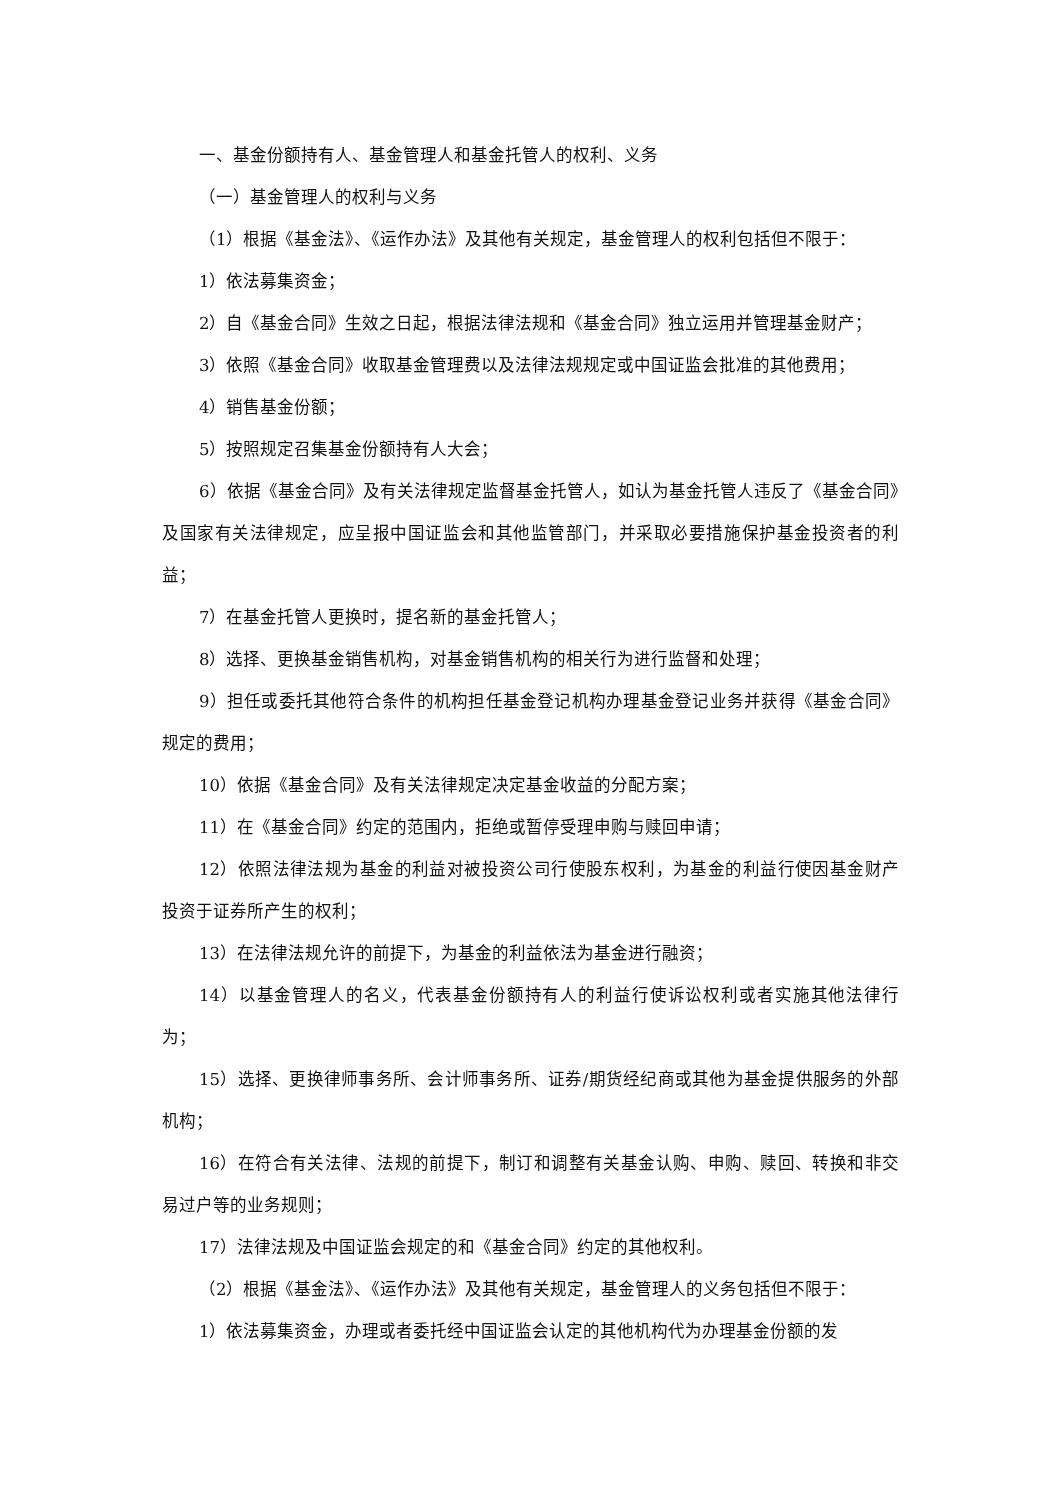一、基金份额持有人、基金管理人和基金托管人的权利、义务
（一）基金管理人的权利与义务
（1）根据《基金法》、《运作办法》及其他有关规定，基金管理人的权利包括但不限于：
1）依法募集资金；
2）自《基金合同》生效之日起，根据法律法规和《基金合同》独立运用并管理基金财产；
3）依照《基金合同》收取基金管理费以及法律法规规定或中国证监会批准的其他费用；
4）销售基金份额；
5）按照规定召集基金份额持有人大会；
6）依据《基金合同》及有关法律规定监督基金托管人，如认为基金托管人违反了《基金合同》及国家有关法律规定，应呈报中国证监会和其他监管部门，并采取必要措施保护基金投资者的利益；
7）在基金托管人更换时，提名新的基金托管人；
8）选择、更换基金销售机构，对基金销售机构的相关行为进行监督和处理；
9）担任或委托其他符合条件的机构担任基金登记机构办理基金登记业务并获得《基金合同》规定的费用；
10）依据《基金合同》及有关法律规定决定基金收益的分配方案；
11）在《基金合同》约定的范围内，拒绝或暂停受理申购与赎回申请；
12）依照法律法规为基金的利益对被投资公司行使股东权利，为基金的利益行使因基金财产投资于证券所产生的权利；
13）在法律法规允许的前提下，为基金的利益依法为基金进行融资；
14）以基金管理人的名义，代表基金份额持有人的利益行使诉讼权利或者实施其他法律行为；
15）选择、更换律师事务所、会计师事务所、证券/期货经纪商或其他为基金提供服务的外部机构；
16）在符合有关法律、法规的前提下，制订和调整有关基金认购、申购、赎回、转换和非交易过户等的业务规则；
17）法律法规及中国证监会规定的和《基金合同》约定的其他权利。
（2）根据《基金法》、《运作办法》及其他有关规定，基金管理人的义务包括但不限于：
1）依法募集资金，办理或者委托经中国证监会认定的其他机构代为办理基金份额的发